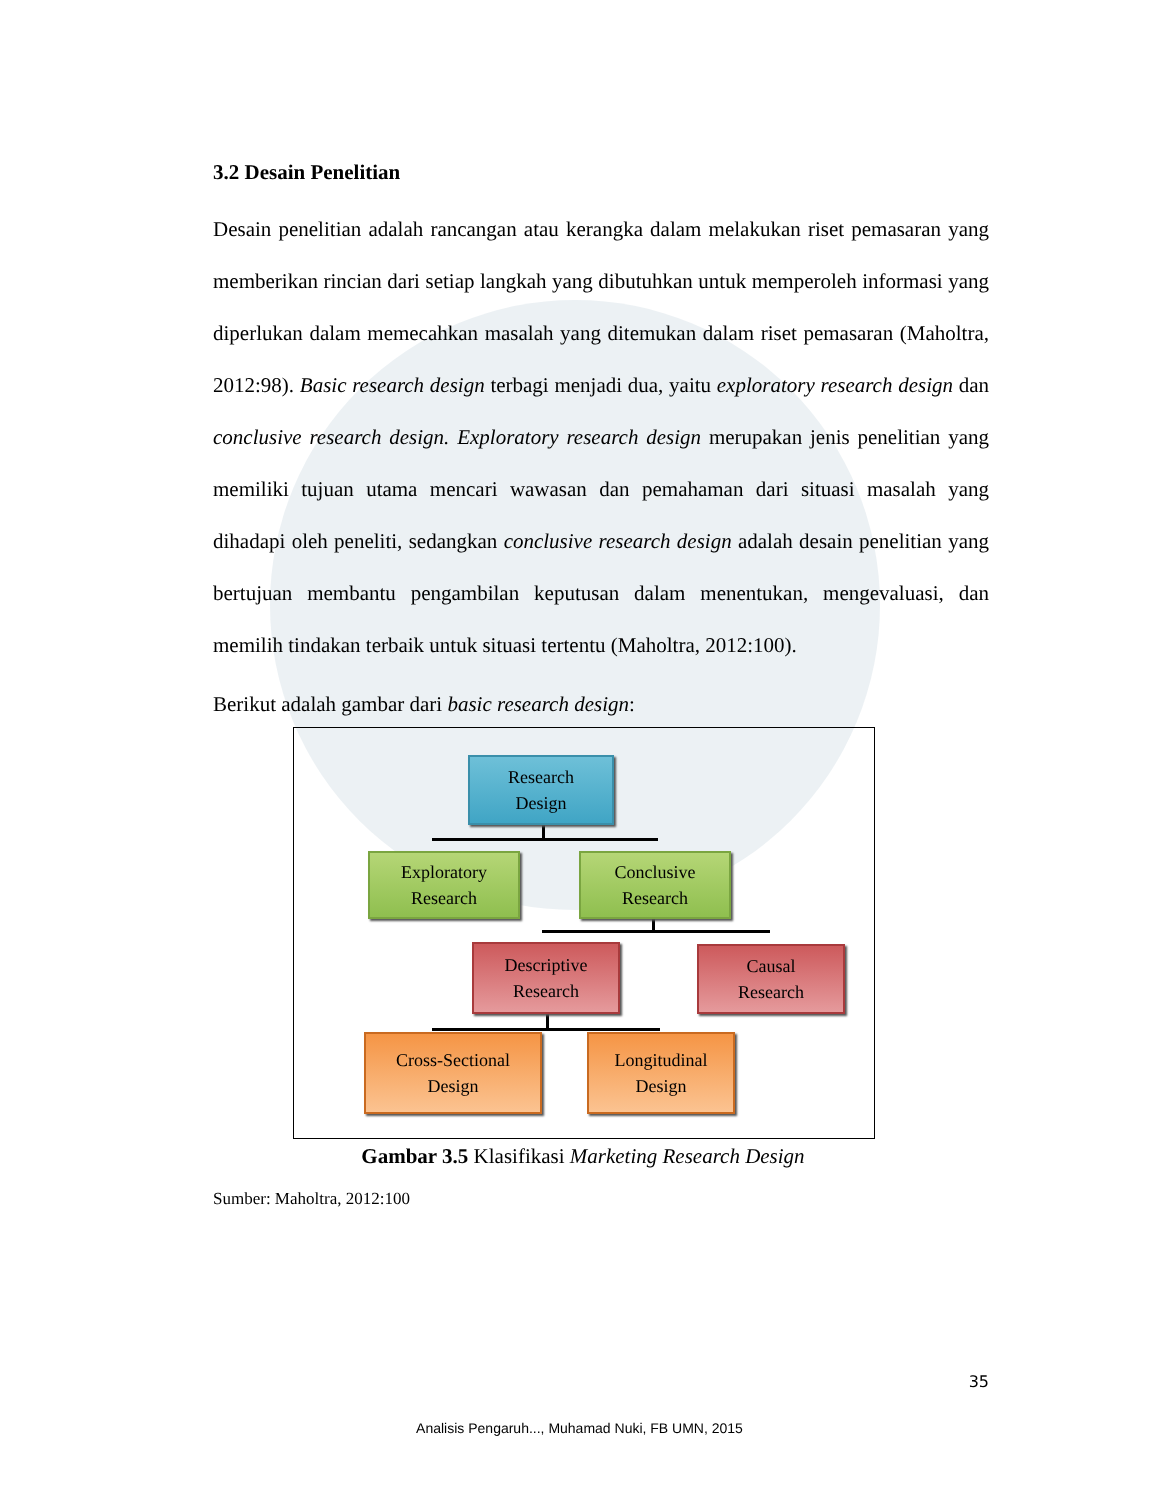3.2 Desain Penelitian
Desain penelitian adalah rancangan atau kerangka dalam melakukan riset pemasaran yang memberikan rincian dari setiap langkah yang dibutuhkan untuk memperoleh informasi yang diperlukan dalam memecahkan masalah yang ditemukan dalam riset pemasaran (Maholtra, 2012:98). Basic research design terbagi menjadi dua, yaitu exploratory research design dan conclusive research design. Exploratory research design merupakan jenis penelitian yang memiliki tujuan utama mencari wawasan dan pemahaman dari situasi masalah yang dihadapi oleh peneliti, sedangkan conclusive research design adalah desain penelitian yang bertujuan membantu pengambilan keputusan dalam menentukan, mengevaluasi, dan memilih tindakan terbaik untuk situasi tertentu (Maholtra, 2012:100).
Berikut adalah gambar dari basic research design:
Research
Design
Exploratory
Research
Conclusive
Research
Descriptive
Research
Causal
Research
Cross-Sectional
Design
Longitudinal
Design
Gambar 3.5 Klasifikasi Marketing Research Design
Sumber: Maholtra, 2012:100
35
Analisis Pengaruh..., Muhamad Nuki, FB UMN, 2015